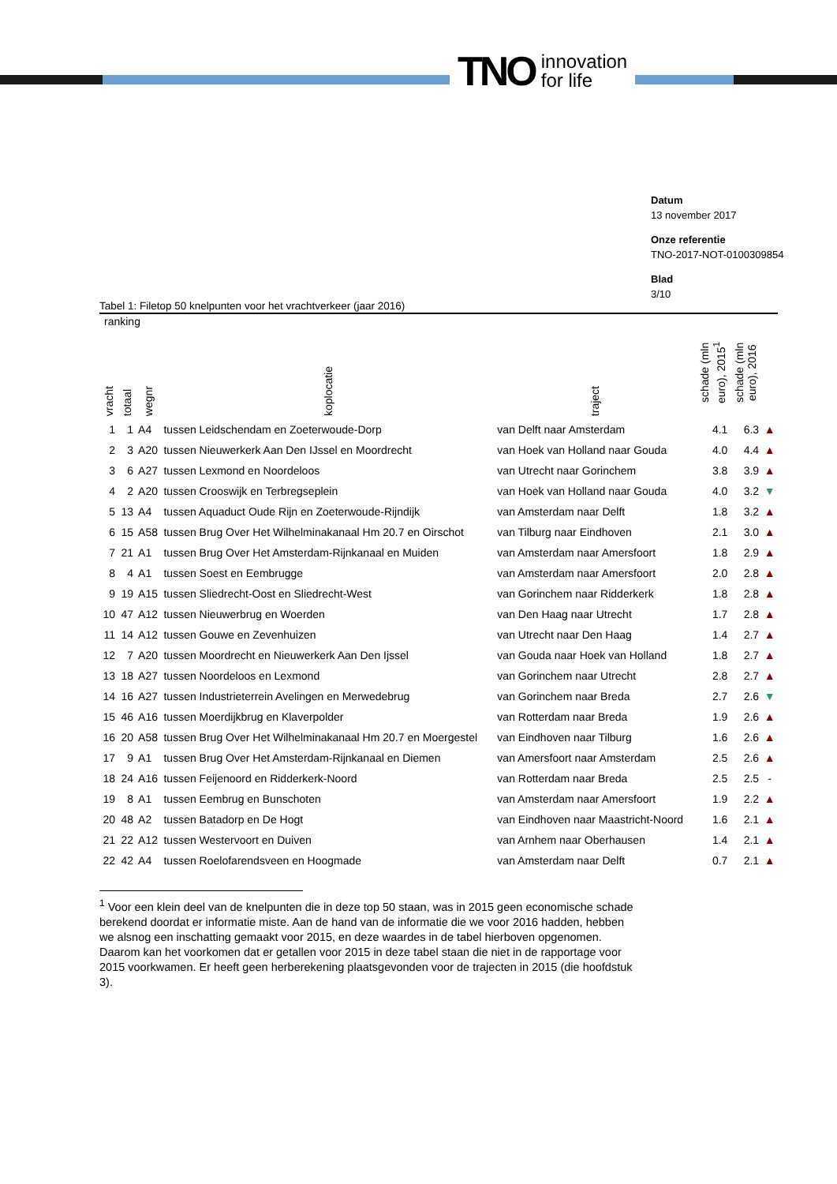TNO innovation
for life
Datum
13 november 2017
Onze referentie
TNO-2017-NOT-0100309854
Blad
3/10
Tabel 1: Filetop 50 knelpunten voor het vrachtverkeer (jaar 2016)
| ranking | | | | | | | |
| --- | --- | --- | --- | --- | --- | --- | --- |
| vracht | totaal | wegnr | koplocatie | traject | schade (mln euro), 2015<sup>1</sup> | schade (mln euro), 2016 | |
| 1 | 1 | A4 | tussen Leidschendam en Zoeterwoude-Dorp | van Delft naar Amsterdam | 4.1 | 6.3 | ▲ |
| 2 | 3 | A20 | tussen Nieuwerkerk Aan Den IJssel en Moordrecht | van Hoek van Holland naar Gouda | 4.0 | 4.4 | ▲ |
| 3 | 6 | A27 | tussen Lexmond en Noordeloos | van Utrecht naar Gorinchem | 3.8 | 3.9 | ▲ |
| 4 | 2 | A20 | tussen Crooswijk en Terbregseplein | van Hoek van Holland naar Gouda | 4.0 | 3.2 | ▼ |
| 5 | 13 | A4 | tussen Aquaduct Oude Rijn en Zoeterwoude-Rijndijk | van Amsterdam naar Delft | 1.8 | 3.2 | ▲ |
| 6 | 15 | A58 | tussen Brug Over Het Wilhelminakanaal Hm 20.7 en Oirschot | van Tilburg naar Eindhoven | 2.1 | 3.0 | ▲ |
| 7 | 21 | A1 | tussen Brug Over Het Amsterdam-Rijnkanaal en Muiden | van Amsterdam naar Amersfoort | 1.8 | 2.9 | ▲ |
| 8 | 4 | A1 | tussen Soest en Eembrugge | van Amsterdam naar Amersfoort | 2.0 | 2.8 | ▲ |
| 9 | 19 | A15 | tussen Sliedrecht-Oost en Sliedrecht-West | van Gorinchem naar Ridderkerk | 1.8 | 2.8 | ▲ |
| 10 | 47 | A12 | tussen Nieuwerbrug en Woerden | van Den Haag naar Utrecht | 1.7 | 2.8 | ▲ |
| 11 | 14 | A12 | tussen Gouwe en Zevenhuizen | van Utrecht naar Den Haag | 1.4 | 2.7 | ▲ |
| 12 | 7 | A20 | tussen Moordrecht en Nieuwerkerk Aan Den Ijssel | van Gouda naar Hoek van Holland | 1.8 | 2.7 | ▲ |
| 13 | 18 | A27 | tussen Noordeloos en Lexmond | van Gorinchem naar Utrecht | 2.8 | 2.7 | ▲ |
| 14 | 16 | A27 | tussen Industrieterrein Avelingen en Merwedebrug | van Gorinchem naar Breda | 2.7 | 2.6 | ▼ |
| 15 | 46 | A16 | tussen Moerdijkbrug en Klaverpolder | van Rotterdam naar Breda | 1.9 | 2.6 | ▲ |
| 16 | 20 | A58 | tussen Brug Over Het Wilhelminakanaal Hm 20.7 en Moergestel | van Eindhoven naar Tilburg | 1.6 | 2.6 | ▲ |
| 17 | 9 | A1 | tussen Brug Over Het Amsterdam-Rijnkanaal en Diemen | van Amersfoort naar Amsterdam | 2.5 | 2.6 | ▲ |
| 18 | 24 | A16 | tussen Feijenoord en Ridderkerk-Noord | van Rotterdam naar Breda | 2.5 | 2.5 | - |
| 19 | 8 | A1 | tussen Eembrug en Bunschoten | van Amsterdam naar Amersfoort | 1.9 | 2.2 | ▲ |
| 20 | 48 | A2 | tussen Batadorp en De Hogt | van Eindhoven naar Maastricht-Noord | 1.6 | 2.1 | ▲ |
| 21 | 22 | A12 | tussen Westervoort en Duiven | van Arnhem naar Oberhausen | 1.4 | 2.1 | ▲ |
| 22 | 42 | A4 | tussen Roelofarendsveen en Hoogmade | van Amsterdam naar Delft | 0.7 | 2.1 | ▲ |
<sup>1</sup> Voor een klein deel van de knelpunten die in deze top 50 staan, was in 2015 geen economische schade berekend doordat er informatie miste. Aan de hand van de informatie die we voor 2016 hadden, hebben we alsnog een inschatting gemaakt voor 2015, en deze waardes in de tabel hierboven opgenomen. Daarom kan het voorkomen dat er getallen voor 2015 in deze tabel staan die niet in de rapportage voor 2015 voorkwamen. Er heeft geen herberekening plaatsgevonden voor de trajecten in 2015 (die hoofdstuk 3).